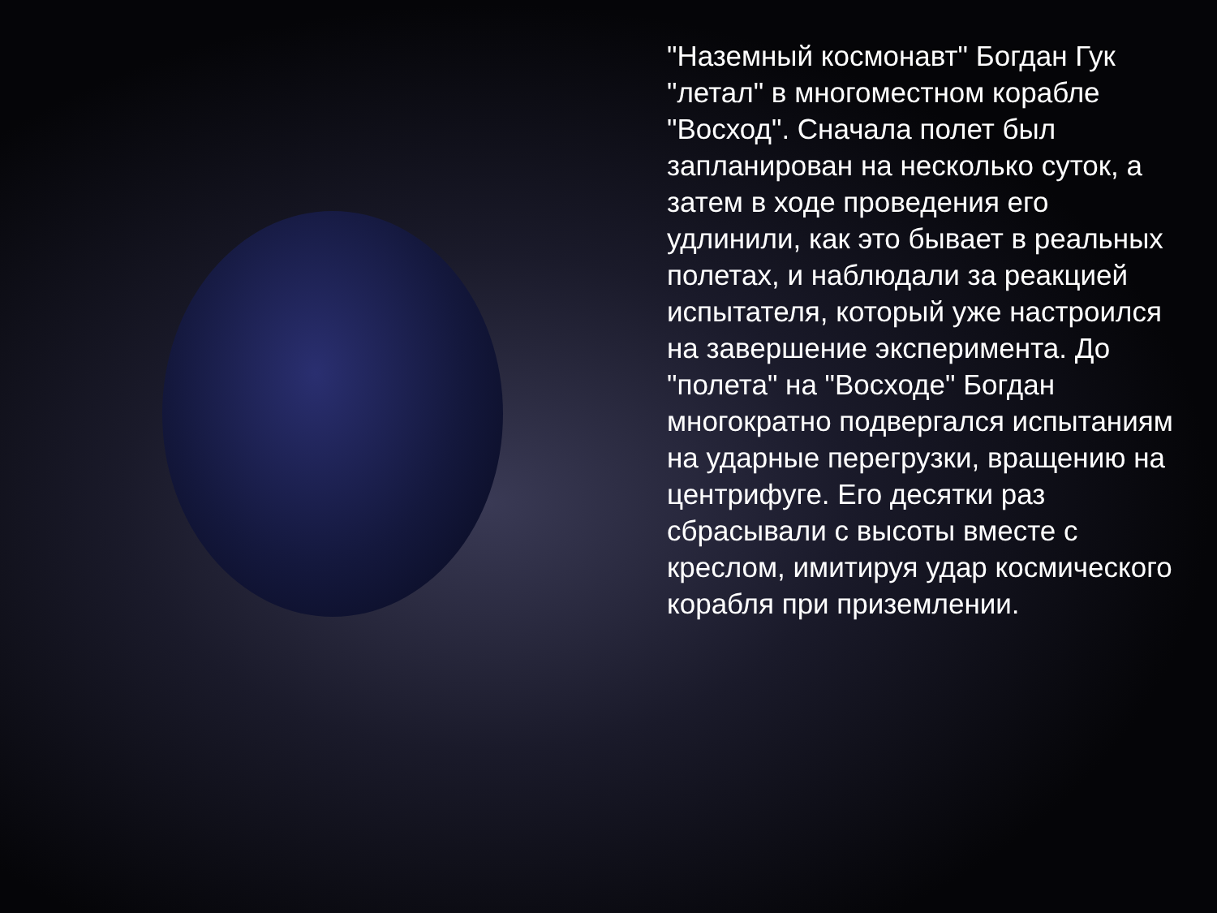"Наземный космонавт" Богдан Гук "летал" в многоместном корабле "Восход". Сначала полет был запланирован на несколько суток, а затем в ходе проведения его удлинили, как это бывает в реальных полетах, и наблюдали за реакцией испытателя, который уже настроился на завершение эксперимента. До "полета" на "Восходе" Богдан многократно подвергался испытаниям на ударные перегрузки, вращению на центрифуге. Его десятки раз сбрасывали с высоты вместе с креслом, имитируя удар космического корабля при приземлении.